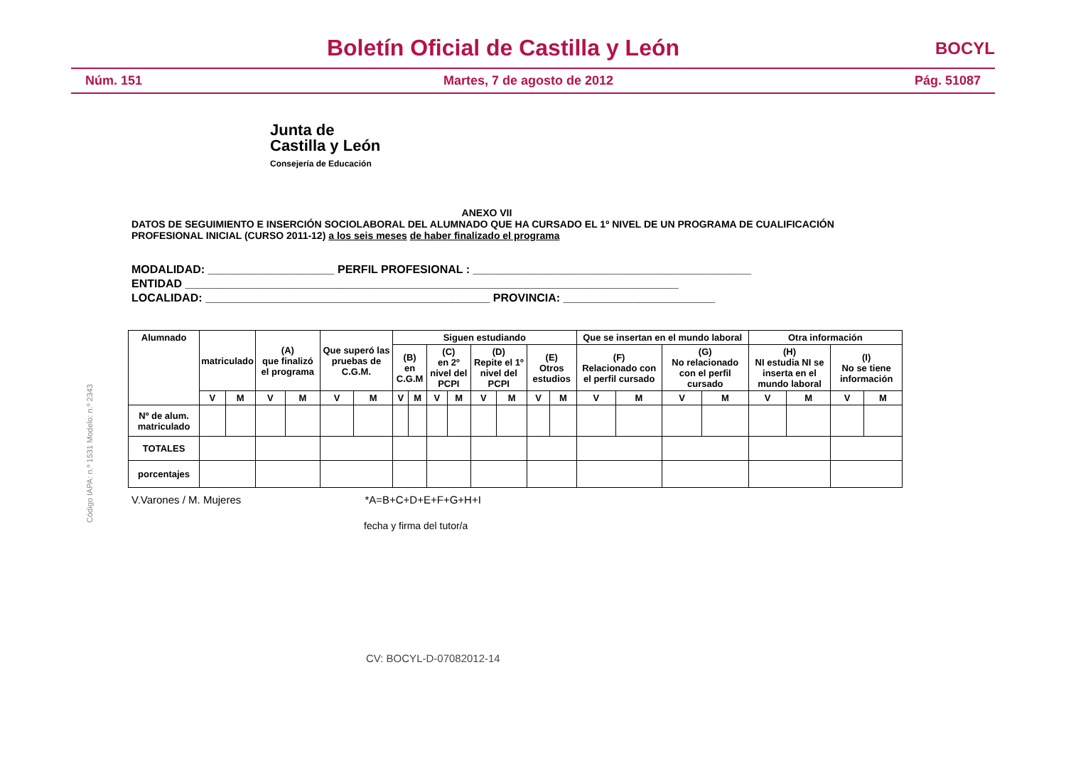Boletín Oficial de Castilla y León
BOCYL
Núm. 151 Martes, 7 de agosto de 2012 Pág. 51087
Junta de
Castilla y León
Consejería de Educación
ANEXO VII
DATOS DE SEGUIMIENTO E INSERCIÓN SOCIOLABORAL DEL ALUMNADO QUE HA CURSADO EL 1º NIVEL DE UN PROGRAMA DE CUALIFICACIÓN PROFESIONAL INICIAL (CURSO 2011-12) a los seis meses de haber finalizado el programa
MODALIDAD: ____________________ PERFIL PROFESIONAL : ____________________________________________
ENTIDAD ______________________________________________________________________________
LOCALIDAD: _____________________________________________ PROVINCIA: ________________________
Código IAPA: n.º 1531 Modelo: n.º 2343
| Alumnado | matriculado | | (A) que finalizó el programa | | Que superó las pruebas de C.G.M. | | Siguen estudiando | | | | | | | | Que se insertan en el mundo laboral | | | | Otra información | | | |
| --- | --- | --- | --- | --- | --- | --- | --- | --- | --- | --- | --- | --- | --- | --- | --- | --- | --- | --- | --- | --- | --- | --- |
| | | | | | | | (B) en C.G.M | | (C) en 2º nivel del PCPI | | (D) Repite el 1º nivel del PCPI | | (E) Otros estudios | | (F) Relacionado con el perfil cursado | | (G) No relacionado con el perfil cursado | | (H) NI estudia NI se inserta en el mundo laboral | | (I) No se tiene información | |
| | V | M | V | M | V | M | V | M | V | M | V | M | V | M | V | M | V | M | V | M | V | M |
| Nº de alum. matriculado | | | | | | | | | | | | | | | | | | | | | | |
| TOTALES | | | | | | | | | | | | | | | | | | | | | | |
| porcentajes | | | | | | | | | | | | | | | | | | | | | | |
V.Varones / M. Mujeres *A=B+C+D+E+F+G+H+I
fecha y firma del tutor/a
CV: BOCYL-D-07082012-14